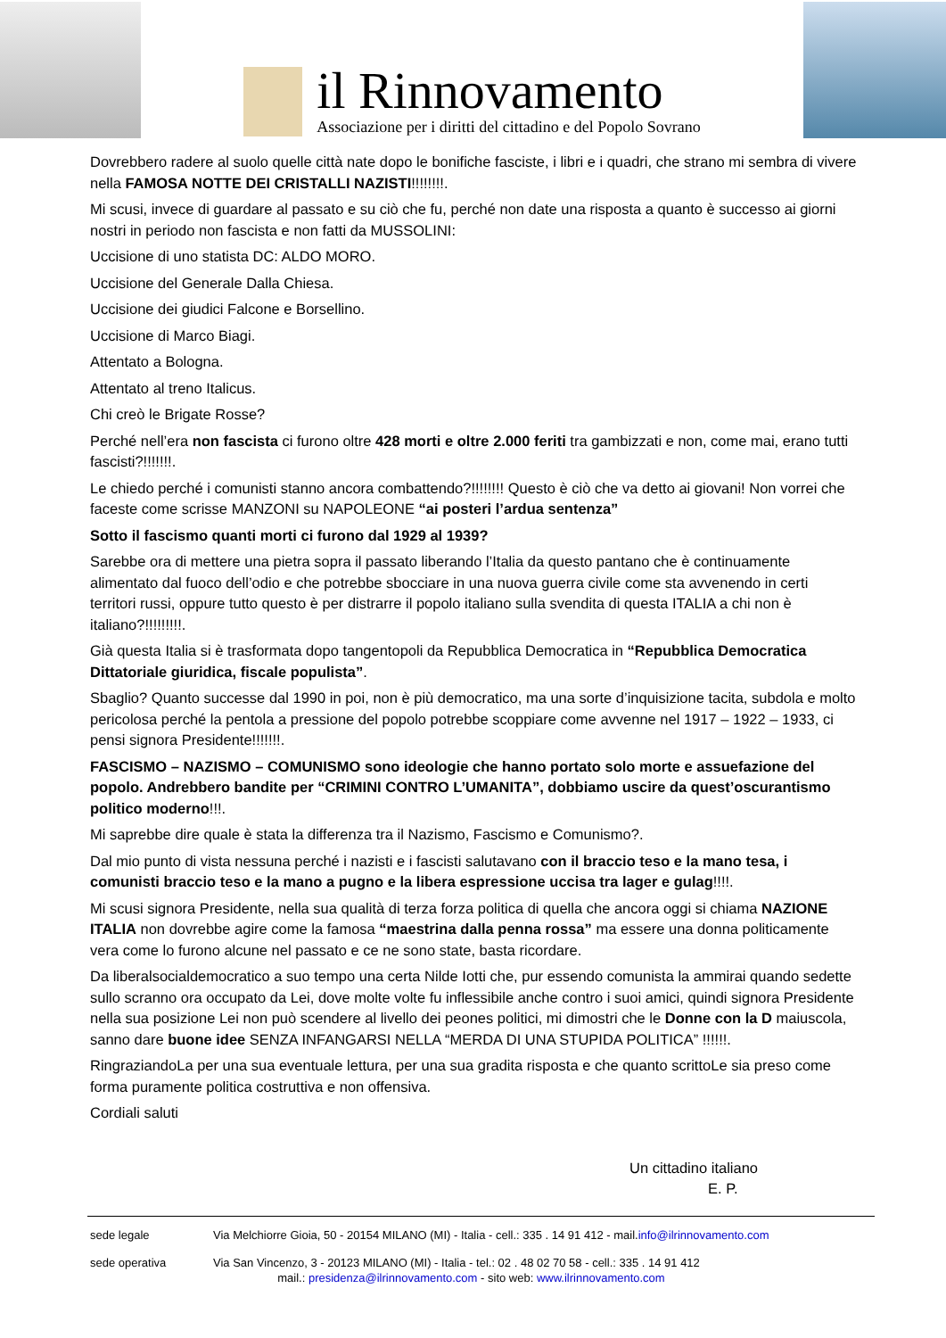il Rinnovamento
Associazione per i diritti del cittadino e del Popolo Sovrano
Dovrebbero radere al suolo quelle città nate dopo le bonifiche fasciste, i libri e i quadri, che strano mi sembra di vivere nella FAMOSA NOTTE DEI CRISTALLI NAZISTI!!!!!!!!.
Mi scusi, invece di guardare al passato e su ciò che fu, perché non date una risposta a quanto è successo ai giorni nostri in periodo non fascista e non fatti da MUSSOLINI:
Uccisione di uno statista DC: ALDO MORO.
Uccisione del Generale Dalla Chiesa.
Uccisione dei giudici Falcone e Borsellino.
Uccisione di Marco Biagi.
Attentato a Bologna.
Attentato al treno Italicus.
Chi creò le Brigate Rosse?
Perché nell’era non fascista ci furono oltre 428 morti e oltre 2.000 feriti tra gambizzati e non, come mai, erano tutti fascisti?!!!!!!!.
Le chiedo perché i comunisti stanno ancora combattendo?!!!!!!!! Questo è ciò che va detto ai giovani! Non vorrei che faceste come scrisse MANZONI su NAPOLEONE “ai posteri l’ardua sentenza”
Sotto il fascismo quanti morti ci furono dal 1929 al 1939?
Sarebbe ora di mettere una pietra sopra il passato liberando l’Italia da questo pantano che è continuamente alimentato dal fuoco dell’odio e che potrebbe sbocciare in una nuova guerra civile come sta avvenendo in certi territori russi, oppure tutto questo è per distrarre il popolo italiano sulla svendita di questa ITALIA a chi non è italiano?!!!!!!!!!.
Già questa Italia si è trasformata dopo tangentopoli da Repubblica Democratica in “Repubblica Democratica Dittatoriale giuridica, fiscale populista”.
Sbaglio? Quanto successe dal 1990 in poi, non è più democratico, ma una sorte d’inquisizione tacita, subdola e molto pericolosa perché la pentola a pressione del popolo potrebbe scoppiare come avvenne nel 1917 – 1922 – 1933, ci pensi signora Presidente!!!!!!!.
FASCISMO – NAZISMO – COMUNISMO sono ideologie che hanno portato solo morte e assuefazione del popolo. Andrebbero bandite per “CRIMINI CONTRO L’UMANITA”, dobbiamo uscire da quest’oscurantismo politico moderno!!!.
Mi saprebbe dire quale è stata la differenza tra il Nazismo, Fascismo e Comunismo?.
Dal mio punto di vista nessuna perché i nazisti e i fascisti salutavano con il braccio teso e la mano tesa, i comunisti braccio teso e la mano a pugno e la libera espressione uccisa tra lager e gulag!!!!.
Mi scusi signora Presidente, nella sua qualità di terza forza politica di quella che ancora oggi si chiama NAZIONE ITALIA non dovrebbe agire come la famosa “maestrina dalla penna rossa” ma essere una donna politicamente vera come lo furono alcune nel passato e ce ne sono state, basta ricordare.
Da liberalsocialdemocratico a suo tempo una certa Nilde Iotti che, pur essendo comunista la ammirai quando sedette sullo scranno ora occupato da Lei, dove molte volte fu inflessibile anche contro i suoi amici, quindi signora Presidente nella sua posizione Lei non può scendere al livello dei peones politici, mi dimostri che le Donne con la D maiuscola, sanno dare buone idee SENZA INFANGARSI NELLA “MERDA DI UNA STUPIDA POLITICA” !!!!!!.
RingraziandoLa per una sua eventuale lettura, per una sua gradita risposta e che quanto scrittoLe sia preso come forma puramente politica costruttiva e non offensiva.
Cordiali saluti
Un cittadino italiano
E. P.
sede legale Via Melchiorre Gioia, 50 - 20154 MILANO (MI) - Italia - cell.: 335 . 14 91 412 - mail.info@ilrinnovamento.com
sede operativa Via San Vincenzo, 3 - 20123 MILANO (MI) - Italia - tel.: 02 . 48 02 70 58 - cell.: 335 . 14 91 412
mail.: presidenza@ilrinnovamento.com - sito web: www.ilrinnovamento.com